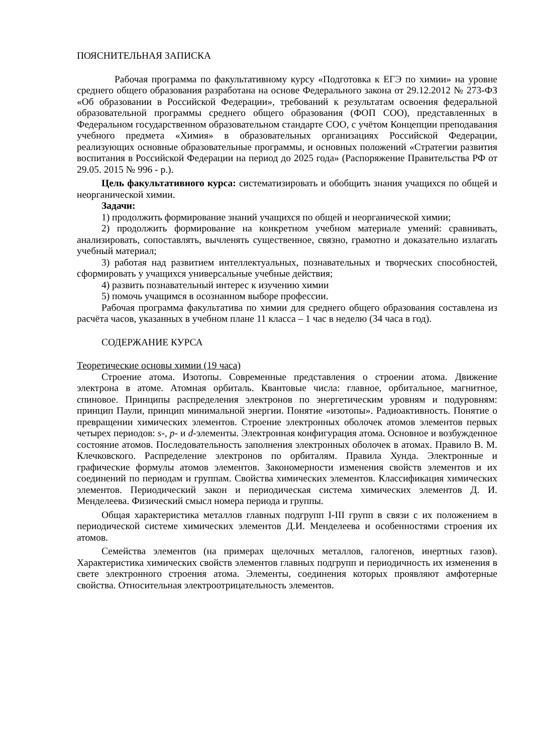ПОЯСНИТЕЛЬНАЯ ЗАПИСКА
Рабочая программа по факультативному курсу «Подготовка к ЕГЭ по химии» на уровне среднего общего образования разработана на основе Федерального закона от 29.12.2012 № 273-ФЗ «Об образовании в Российской Федерации», требований к результатам освоения федеральной образовательной программы среднего общего образования (ФОП СОО), представленных в Федеральном государственном образовательном стандарте СОО, с учётом Концепции преподавания учебного предмета «Химия» в образовательных организациях Российской Федерации, реализующих основные образовательные программы, и основных положений «Стратегии развития воспитания в Российской Федерации на период до 2025 года» (Распоряжение Правительства РФ от 29.05. 2015 № 996 - р.).
Цель факультативного курса: систематизировать и обобщить знания учащихся по общей и неорганической химии.
Задачи:
1) продолжить формирование знаний учащихся по общей и неорганической химии;
2) продолжить формирование на конкретном учебном материале умений: сравнивать, анализировать, сопоставлять, вычленять существенное, связно, грамотно и доказательно излагать учебный материал;
3) работая над развитием интеллектуальных, познавательных и творческих способностей, сформировать у учащихся универсальные учебные действия;
4) развить познавательный интерес к изучению химии
5) помочь учащимся в осознанном выборе профессии.
Рабочая программа факультатива по химии для среднего общего образования составлена из расчёта часов, указанных в учебном плане 11 класса – 1 час в неделю (34 часа в год).
СОДЕРЖАНИЕ КУРСА
Теоретические основы химии (19 часа)
Строение атома. Изотопы. Современные представления о строении атома. Движение электрона в атоме. Атомная орбиталь. Квантовые числа: главное, орбитальное, магнитное, спиновое. Принципы распределения электронов по энергетическим уровням и подуровням: принцип Паули, принцип минимальной энергии. Понятие «изотопы». Радиоактивность. Понятие о превращении химических элементов. Строение электронных оболочек атомов элементов первых четырех периодов: s-, p- и d-элементы. Электронная конфигурация атома. Основное и возбужденное состояние атомов. Последовательность заполнения электронных оболочек в атомах. Правило В. М. Клечковского. Распределение электронов по орбиталям. Правила Хунда. Электронные и графические формулы атомов элементов. Закономерности изменения свойств элементов и их соединений по периодам и группам. Свойства химических элементов. Классификация химических элементов. Периодический закон и периодическая система химических элементов Д. И. Менделеева. Физический смысл номера периода и группы.
Общая характеристика металлов главных подгрупп I-III групп в связи с их положением в периодической системе химических элементов Д.И. Менделеева и особенностями строения их атомов.
Семейства элементов (на примерах щелочных металлов, галогенов, инертных газов). Характеристика химических свойств элементов главных подгрупп и периодичность их изменения в свете электронного строения атома. Элементы, соединения которых проявляют амфотерные свойства. Относительная электроотрицательность элементов.